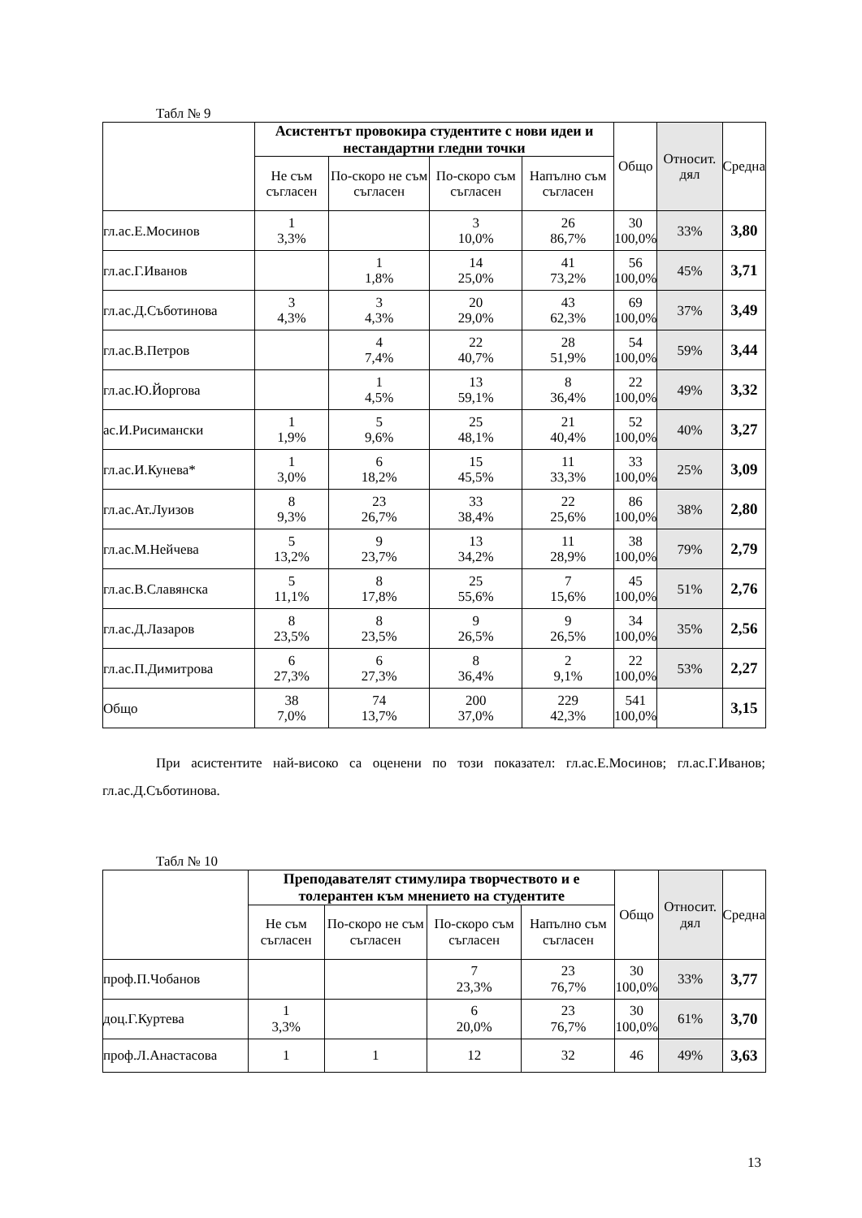Табл № 9
| | Асистентът провокира студентите с нови идеи и нестандартни гледни точки | | | | Общо | Относит. дял | Средна |
| --- | --- | --- | --- | --- | --- | --- | --- |
| | Не съм съгласен | По-скоро не съм съгласен | По-скоро съм съгласен | Напълно съм съгласен | | | |
| гл.ас.Е.Мосинов | 1 3,3% | | 3 10,0% | 26 86,7% | 30 100,0% | 33% | 3,80 |
| гл.ас.Г.Иванов | | 1 1,8% | 14 25,0% | 41 73,2% | 56 100,0% | 45% | 3,71 |
| гл.ас.Д.Съботинова | 3 4,3% | 3 4,3% | 20 29,0% | 43 62,3% | 69 100,0% | 37% | 3,49 |
| гл.ас.В.Петров | | 4 7,4% | 22 40,7% | 28 51,9% | 54 100,0% | 59% | 3,44 |
| гл.ас.Ю.Йоргова | | 1 4,5% | 13 59,1% | 8 36,4% | 22 100,0% | 49% | 3,32 |
| ас.И.Рисимански | 1 1,9% | 5 9,6% | 25 48,1% | 21 40,4% | 52 100,0% | 40% | 3,27 |
| гл.ас.И.Кунева* | 1 3,0% | 6 18,2% | 15 45,5% | 11 33,3% | 33 100,0% | 25% | 3,09 |
| гл.ас.Ат.Луизов | 8 9,3% | 23 26,7% | 33 38,4% | 22 25,6% | 86 100,0% | 38% | 2,80 |
| гл.ас.М.Нейчева | 5 13,2% | 9 23,7% | 13 34,2% | 11 28,9% | 38 100,0% | 79% | 2,79 |
| гл.ас.В.Славянска | 5 11,1% | 8 17,8% | 25 55,6% | 7 15,6% | 45 100,0% | 51% | 2,76 |
| гл.ас.Д.Лазаров | 8 23,5% | 8 23,5% | 9 26,5% | 9 26,5% | 34 100,0% | 35% | 2,56 |
| гл.ас.П.Димитрова | 6 27,3% | 6 27,3% | 8 36,4% | 2 9,1% | 22 100,0% | 53% | 2,27 |
| Общо | 38 7,0% | 74 13,7% | 200 37,0% | 229 42,3% | 541 100,0% | | 3,15 |
При асистентите най-високо са оценени по този показател: гл.ас.Е.Мосинов; гл.ас.Г.Иванов; гл.ас.Д.Съботинова.
Табл № 10
| | Преподавателят стимулира творчеството и е толерантен към мнението на студентите | | | | Общо | Относит. дял | Средна |
| --- | --- | --- | --- | --- | --- | --- | --- |
| | Не съм съгласен | По-скоро не съм съгласен | По-скоро съм съгласен | Напълно съм съгласен | | | |
| проф.П.Чобанов | | | 7 23,3% | 23 76,7% | 30 100,0% | 33% | 3,77 |
| доц.Г.Куртева | 1 3,3% | | 6 20,0% | 23 76,7% | 30 100,0% | 61% | 3,70 |
| проф.Л.Анастасова | 1 | 1 | 12 | 32 | 46 | 49% | 3,63 |
13